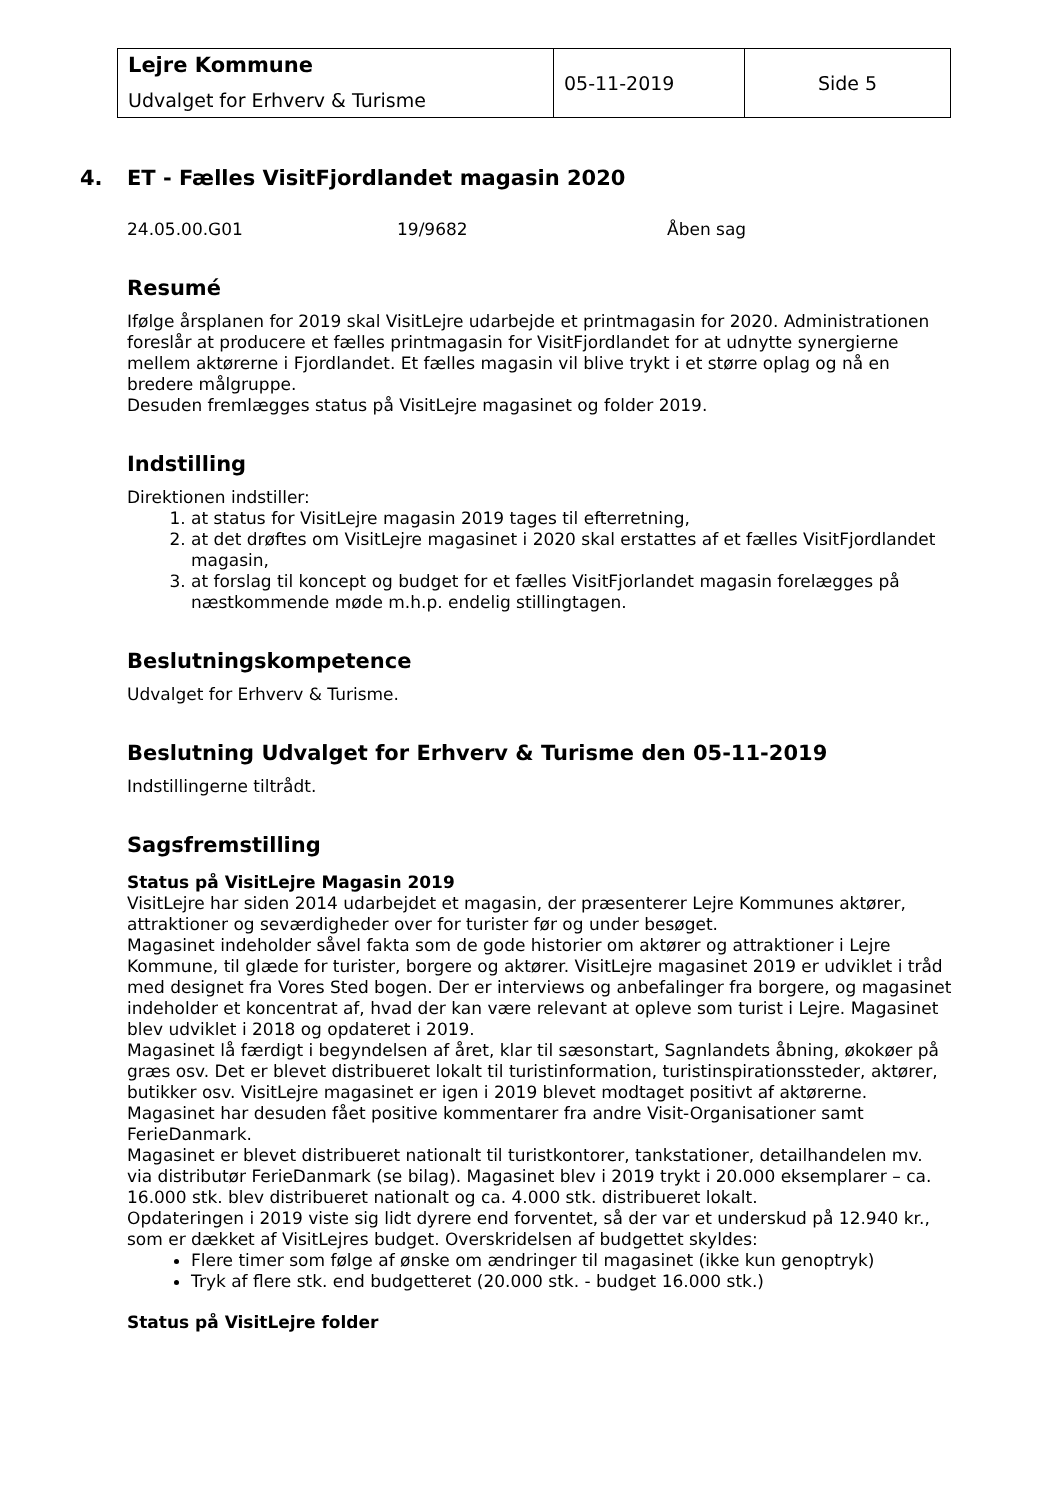| Lejre Kommune Udvalget for Erhverv & Turisme | 05-11-2019 | Side 5 |
4. ET - Fælles VisitFjordlandet magasin 2020
24.05.00.G01 19/9682 Åben sag
Resumé
Ifølge årsplanen for 2019 skal VisitLejre udarbejde et printmagasin for 2020. Administrationen foreslår at producere et fælles printmagasin for VisitFjordlandet for at udnytte synergierne mellem aktørerne i Fjordlandet. Et fælles magasin vil blive trykt i et større oplag og nå en bredere målgruppe.
Desuden fremlægges status på VisitLejre magasinet og folder 2019.
Indstilling
Direktionen indstiller:
1. at status for VisitLejre magasin 2019 tages til efterretning,
2. at det drøftes om VisitLejre magasinet i 2020 skal erstattes af et fælles VisitFjordlandet magasin,
3. at forslag til koncept og budget for et fælles VisitFjorlandet magasin forelægges på næstkommende møde m.h.p. endelig stillingtagen.
Beslutningskompetence
Udvalget for Erhverv & Turisme.
Beslutning Udvalget for Erhverv & Turisme den 05-11-2019
Indstillingerne tiltrådt.
Sagsfremstilling
Status på VisitLejre Magasin 2019
VisitLejre har siden 2014 udarbejdet et magasin, der præsenterer Lejre Kommunes aktører, attraktioner og seværdigheder over for turister før og under besøget.
Magasinet indeholder såvel fakta som de gode historier om aktører og attraktioner i Lejre Kommune, til glæde for turister, borgere og aktører. VisitLejre magasinet 2019 er udviklet i tråd med designet fra Vores Sted bogen. Der er interviews og anbefalinger fra borgere, og magasinet indeholder et koncentrat af, hvad der kan være relevant at opleve som turist i Lejre. Magasinet blev udviklet i 2018 og opdateret i 2019.
Magasinet lå færdigt i begyndelsen af året, klar til sæsonstart, Sagnlandets åbning, økokøer på græs osv. Det er blevet distribueret lokalt til turistinformation, turistinspirationssteder, aktører, butikker osv. VisitLejre magasinet er igen i 2019 blevet modtaget positivt af aktørerne. Magasinet har desuden fået positive kommentarer fra andre Visit-Organisationer samt FerieDanmark.
Magasinet er blevet distribueret nationalt til turistkontorer, tankstationer, detailhandelen mv. via distributør FerieDanmark (se bilag). Magasinet blev i 2019 trykt i 20.000 eksemplarer – ca. 16.000 stk. blev distribueret nationalt og ca. 4.000 stk. distribueret lokalt.
Opdateringen i 2019 viste sig lidt dyrere end forventet, så der var et underskud på 12.940 kr., som er dækket af VisitLejres budget. Overskridelsen af budgettet skyldes:
Flere timer som følge af ønske om ændringer til magasinet (ikke kun genoptryk)
Tryk af flere stk. end budgetteret (20.000 stk. - budget 16.000 stk.)
Status på VisitLejre folder